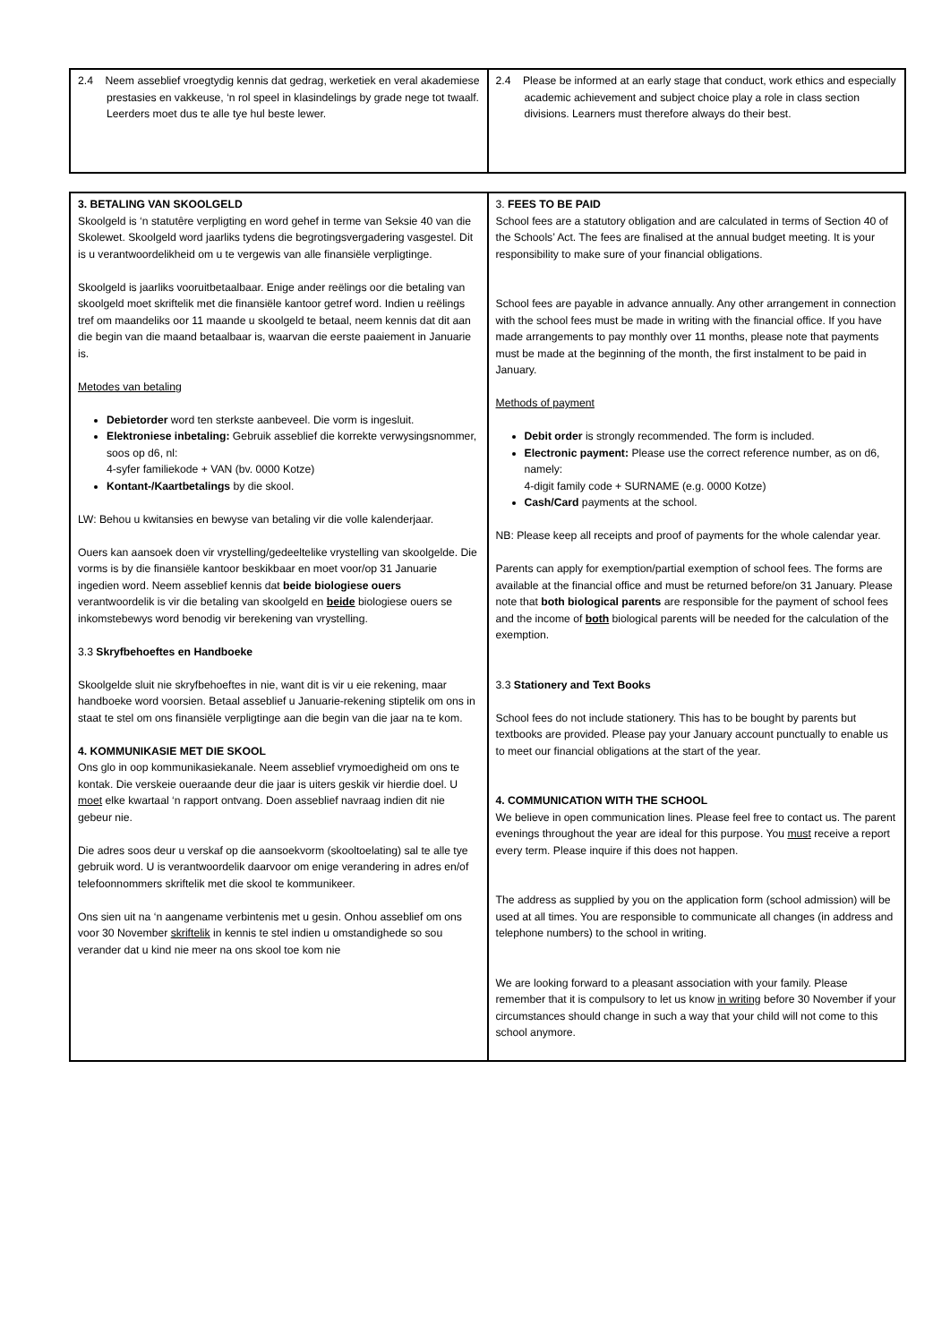| 2.4 Neem asseblief vroegtydig kennis dat gedrag, werketiek en veral akademiese prestasies en vakkeuse, ‘n rol speel in klasindelings by grade nege tot twaalf. Leerders moet dus te alle tye hul beste lewer. | 2.4 Please be informed at an early stage that conduct, work ethics and especially academic achievement and subject choice play a role in class section divisions. Learners must therefore always do their best. |
| 3. BETALING VAN SKOOLGELD Skoolgeld is ‘n statutêre verpligting en word gehef in terme van Seksie 40 van die Skolewet. Skoolgeld word jaarliks tydens die begrotingsvergadering vasgestel. Dit is u verantwoordelikheid om u te vergewis van alle finansiële verpligtinge. Skoolgeld is jaarliks vooruitbetaalbaar. Enige ander reëlings oor die betaling van skoolgeld moet skriftelik met die finansiële kantoor getref word. Indien u reëlings tref om maandeliks oor 11 maande u skoolgeld te betaal, neem kennis dat dit aan die begin van die maand betaalbaar is, waarvan die eerste paaiement in Januarie is. Metodes van betaling Debietorder word ten sterkste aanbeveel. Die vorm is ingesluit. Elektroniese inbetaling: Gebruik asseblief die korrekte verwysingsnommer, soos op d6, nl: 4-syfer familiekode + VAN (bv. 0000 Kotze) Kontant-/Kaartbetalings by die skool. LW: Behou u kwitansies en bewyse van betaling vir die volle kalenderjaar. Ouers kan aansoek doen vir vrystelling/gedeeltelike vrystelling van skoolgelde. Die vorms is by die finansiële kantoor beskikbaar en moet voor/op 31 Januarie ingedien word. Neem asseblief kennis dat beide biologiese ouers verantwoordelik is vir die betaling van skoolgeld en beide biologiese ouers se inkomstebewys word benodig vir berekening van vrystelling. 3.3 Skryfbehoeftes en Handboeke Skoolgelde sluit nie skryfbehoeftes in nie, want dit is vir u eie rekening, maar handboeke word voorsien. Betaal asseblief u Januarie-rekening stiptelik om ons in staat te stel om ons finansiële verpligtinge aan die begin van die jaar na te kom. 4. KOMMUNIKASIE MET DIE SKOOL Ons glo in oop kommunikasiekanale. Neem asseblief vrymoedigheid om ons te kontak. Die verskeie oueraande deur die jaar is uiters geskik vir hierdie doel. U moet elke kwartaal ‘n rapport ontvang. Doen asseblief navraag indien dit nie gebeur nie. Die adres soos deur u verskaf op die aansoekvorm (skooltoelating) sal te alle tye gebruik word. U is verantwoordelik daarvoor om enige verandering in adres en/of telefoonnommers skriftelik met die skool te kommunikeer. Ons sien uit na ‘n aangename verbintenis met u gesin. Onhou asseblief om ons voor 30 November skriftelik in kennis te stel indien u omstandighede so sou verander dat u kind nie meer na ons skool toe kom nie | 3. FEES TO BE PAID School fees are a statutory obligation and are calculated in terms of Section 40 of the Schools’ Act. The fees are finalised at the annual budget meeting. It is your responsibility to make sure of your financial obligations. School fees are payable in advance annually. Any other arrangement in connection with the school fees must be made in writing with the financial office. If you have made arrangements to pay monthly over 11 months, please note that payments must be made at the beginning of the month, the first instalment to be paid in January. Methods of payment Debit order is strongly recommended. The form is included. Electronic payment: Please use the correct reference number, as on d6, namely: 4-digit family code + SURNAME (e.g. 0000 Kotze) Cash/Card payments at the school. NB: Please keep all receipts and proof of payments for the whole calendar year. Parents can apply for exemption/partial exemption of school fees. The forms are available at the financial office and must be returned before/on 31 January. Please note that both biological parents are responsible for the payment of school fees and the income of both biological parents will be needed for the calculation of the exemption. 3.3 Stationery and Text Books School fees do not include stationery. This has to be bought by parents but textbooks are provided. Please pay your January account punctually to enable us to meet our financial obligations at the start of the year. 4. COMMUNICATION WITH THE SCHOOL We believe in open communication lines. Please feel free to contact us. The parent evenings throughout the year are ideal for this purpose. You must receive a report every term. Please inquire if this does not happen. The address as supplied by you on the application form (school admission) will be used at all times. You are responsible to communicate all changes (in address and telephone numbers) to the school in writing. We are looking forward to a pleasant association with your family. Please remember that it is compulsory to let us know in writing before 30 November if your circumstances should change in such a way that your child will not come to this school anymore. |